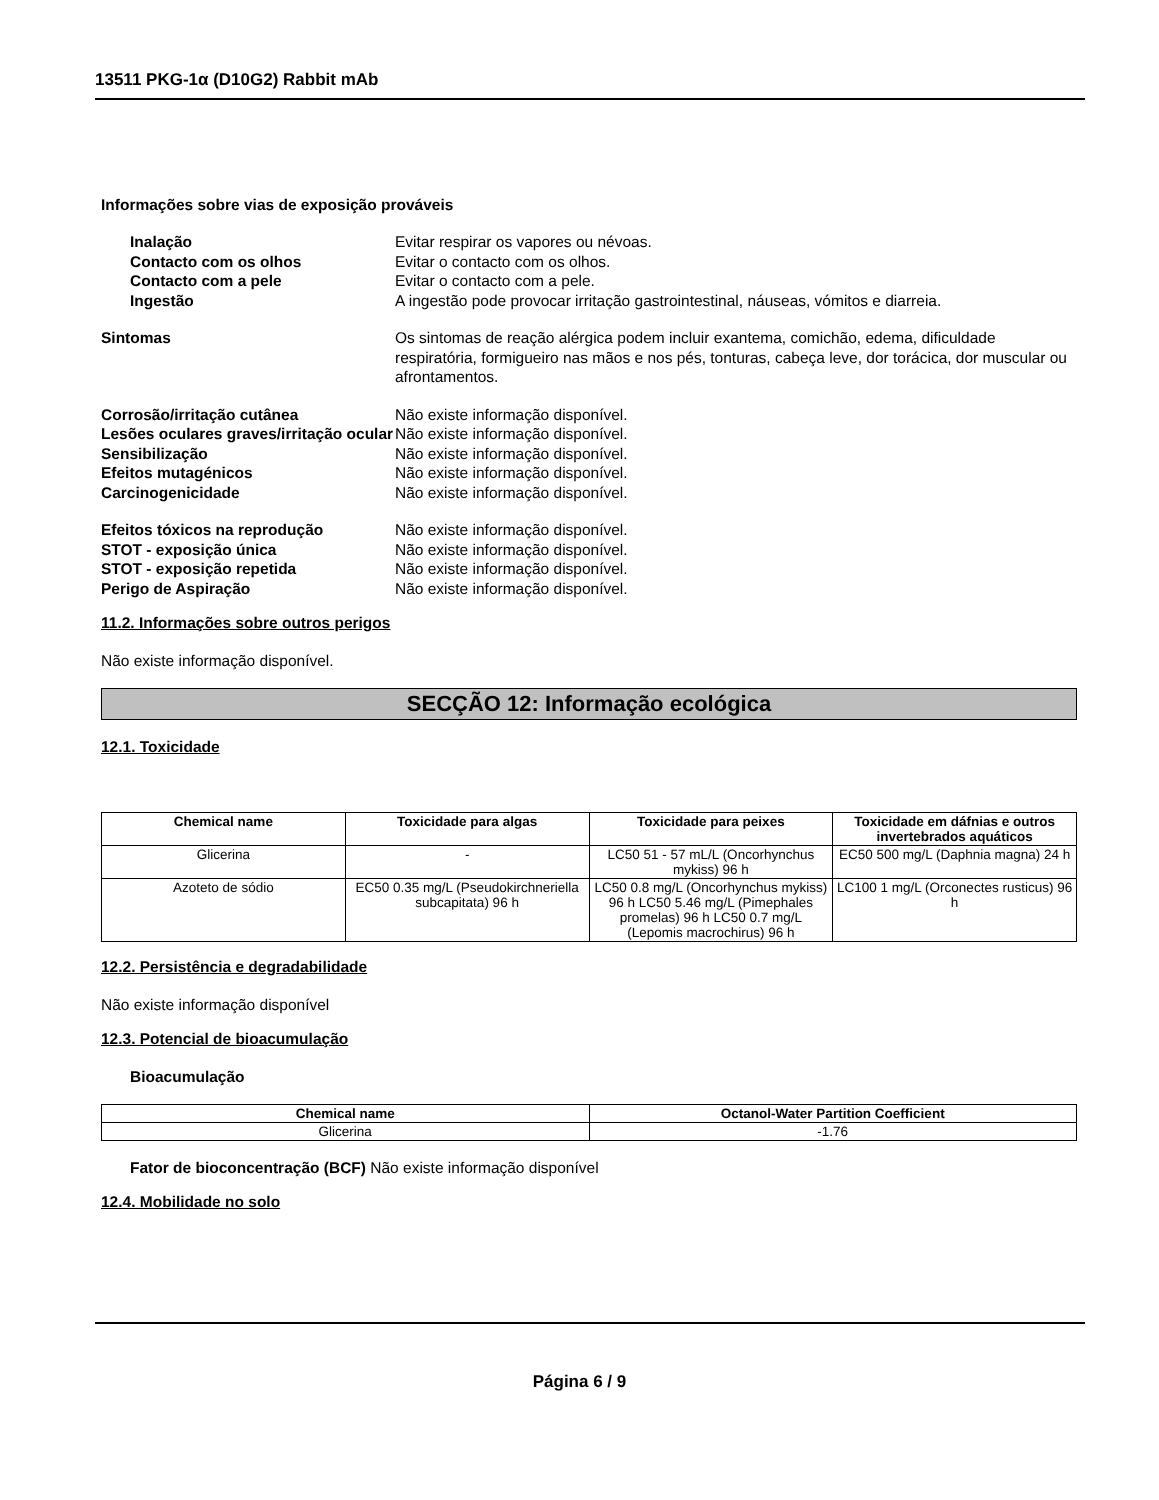13511 PKG-1α (D10G2) Rabbit mAb
Informações sobre vias de exposição prováveis
Inalação Evitar respirar os vapores ou névoas.
Contacto com os olhos Evitar o contacto com os olhos.
Contacto com a pele Evitar o contacto com a pele.
Ingestão A ingestão pode provocar irritação gastrointestinal, náuseas, vómitos e diarreia.
Sintomas Os sintomas de reação alérgica podem incluir exantema, comichão, edema, dificuldade respiratória, formigueiro nas mãos e nos pés, tonturas, cabeça leve, dor torácica, dor muscular ou afrontamentos.
Corrosão/irritação cutânea Não existe informação disponível.
Lesões oculares graves/irritação ocular
Não existe informação disponível.
Sensibilização Não existe informação disponível.
Efeitos mutagénicos Não existe informação disponível.
Carcinogenicidade Não existe informação disponível.
Efeitos tóxicos na reprodução Não existe informação disponível.
STOT - exposição única Não existe informação disponível.
STOT - exposição repetida Não existe informação disponível.
Perigo de Aspiração Não existe informação disponível.
11.2. Informações sobre outros perigos
Não existe informação disponível.
SECÇÃO 12: Informação ecológica
12.1. Toxicidade
| Chemical name | Toxicidade para algas | Toxicidade para peixes | Toxicidade em dáfnias e outros invertebrados aquáticos |
| --- | --- | --- | --- |
| Glicerina | - | LC50 51 - 57 mL/L (Oncorhynchus mykiss) 96 h | EC50 500 mg/L (Daphnia magna) 24 h |
| Azoteto de sódio | EC50 0.35 mg/L (Pseudokirchneriella subcapitata) 96 h | LC50 0.8 mg/L (Oncorhynchus mykiss) 96 h LC50 5.46 mg/L (Pimephales promelas) 96 h LC50 0.7 mg/L (Lepomis macrochirus) 96 h | LC100 1 mg/L (Orconectes rusticus) 96 h |
12.2. Persistência e degradabilidade
Não existe informação disponível
12.3. Potencial de bioacumulação
Bioacumulação
| Chemical name | Octanol-Water Partition Coefficient |
| --- | --- |
| Glicerina | -1.76 |
Fator de bioconcentração (BCF) Não existe informação disponível
12.4. Mobilidade no solo
Página 6 / 9